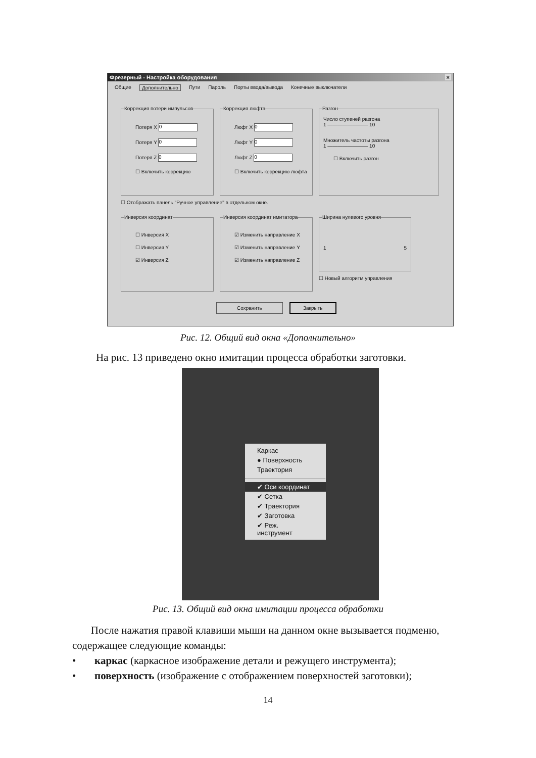Фрезерный - Настройка оборудования ×
Общие Дополнительно Пути Пароль Порты ввода/вывода Конечные выключатели
Коррекция потери импульсов
Потеря X 0
Потеря Y 0
Потеря Z 0
☐ Включить коррекцию
Коррекция люфта
Люфт X 0
Люфт Y 0
Люфт Z 0
☐ Включить коррекцию люфта
Разгон
Число ступеней разгона
1 ———————— 10
Множитель частоты разгона
1 ———————— 10
☐ Включить разгон
☐ Отображать панель "Ручное управление" в отдельном окне.
Инверсия координат
☐ Инверсия X
☐ Инверсия Y
☑ Инверсия Z
Инверсия координат имитатора
☑ Изменить направление X
☑ Изменить направление Y
☑ Изменить направление Z
Ширина нулевого уровня
1 5
☐ Новый алгоритм управления
Сохранить Закрыть
Рис. 12. Общий вид окна «Дополнительно»
На рис. 13 приведено окно имитации процесса обработки заготовки.
Каркас
● Поверхность
Траектория
✔ Оси координат
✔ Сетка
✔ Траектория
✔ Заготовка
✔ Реж. инструмент
Рис. 13. Общий вид окна имитации процесса обработки
После нажатия правой клавиши мыши на данном окне вызывается подменю, содержащее следующие команды:
• каркас (каркасное изображение детали и режущего инструмента);
• поверхность (изображение с отображением поверхностей заготовки);
14